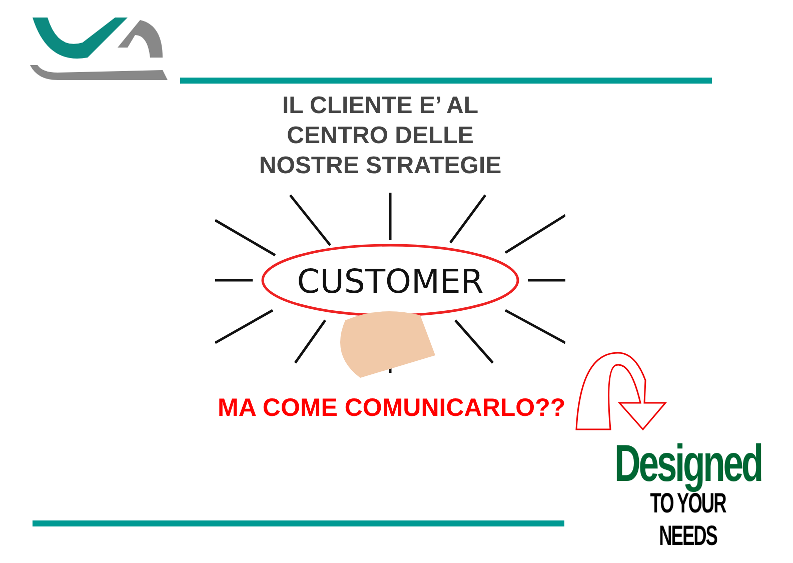IL CLIENTE E’ AL
CENTRO DELLE
NOSTRE STRATEGIE
CUSTOMER
MA COME COMUNICARLO??
Designed
TO YOUR NEEDS